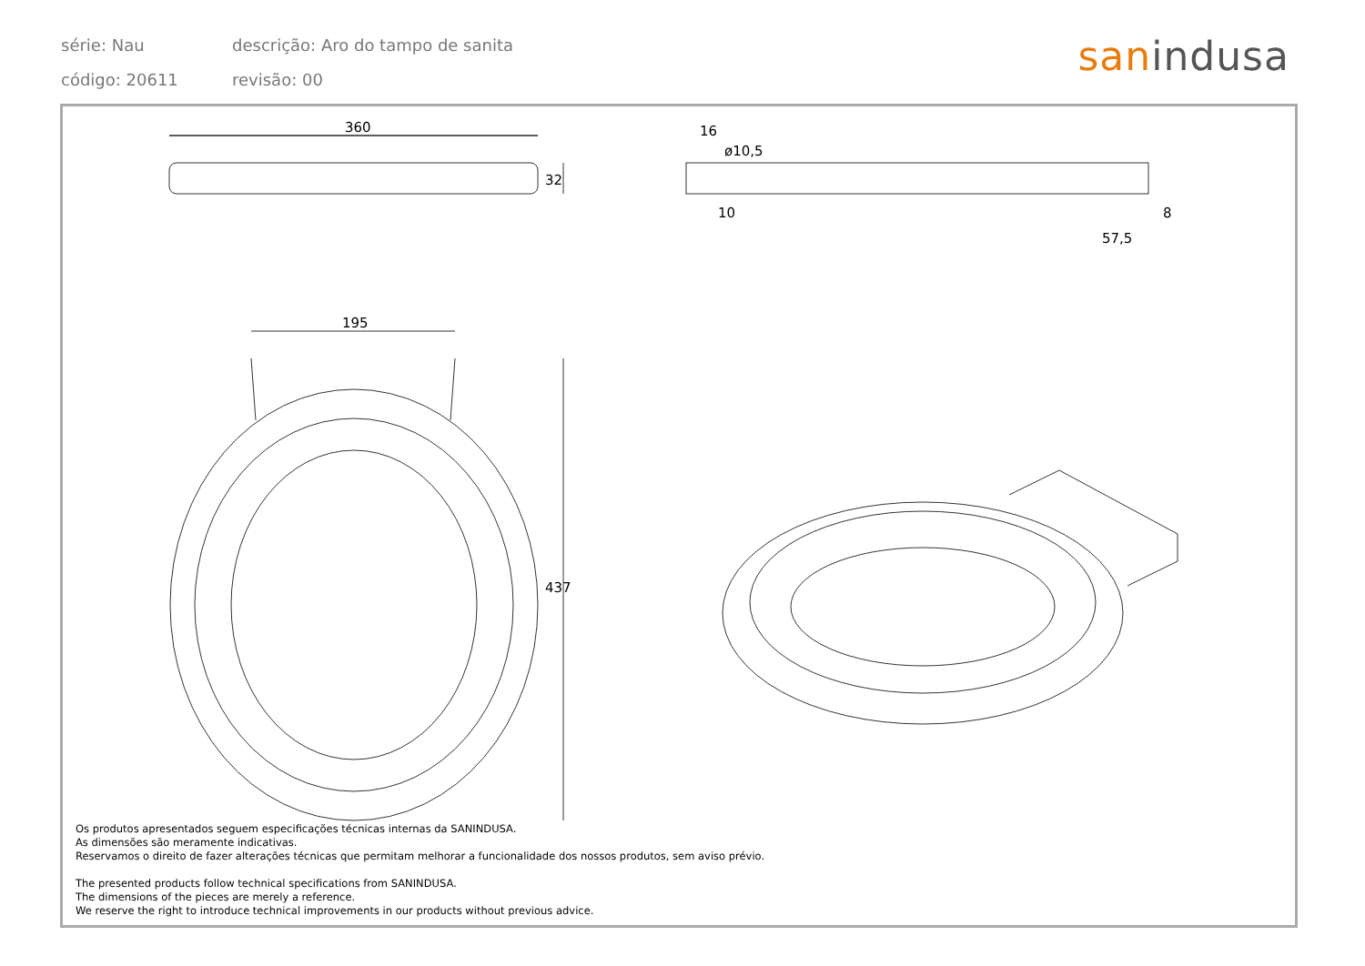série: Nau
descrição: Aro do tampo de sanita
código: 20611 revisão: 00
sanindusa
360
32
16
ø10,5
10 8
57,5
195
437
Os produtos apresentados seguem especificações técnicas internas da SANINDUSA.
As dimensões são meramente indicativas.
Reservamos o direito de fazer alterações técnicas que permitam melhorar a funcionalidade dos nossos produtos, sem aviso prévio.
The presented products follow technical specifications from SANINDUSA.
The dimensions of the pieces are merely a reference.
We reserve the right to introduce technical improvements in our products without previous advice.